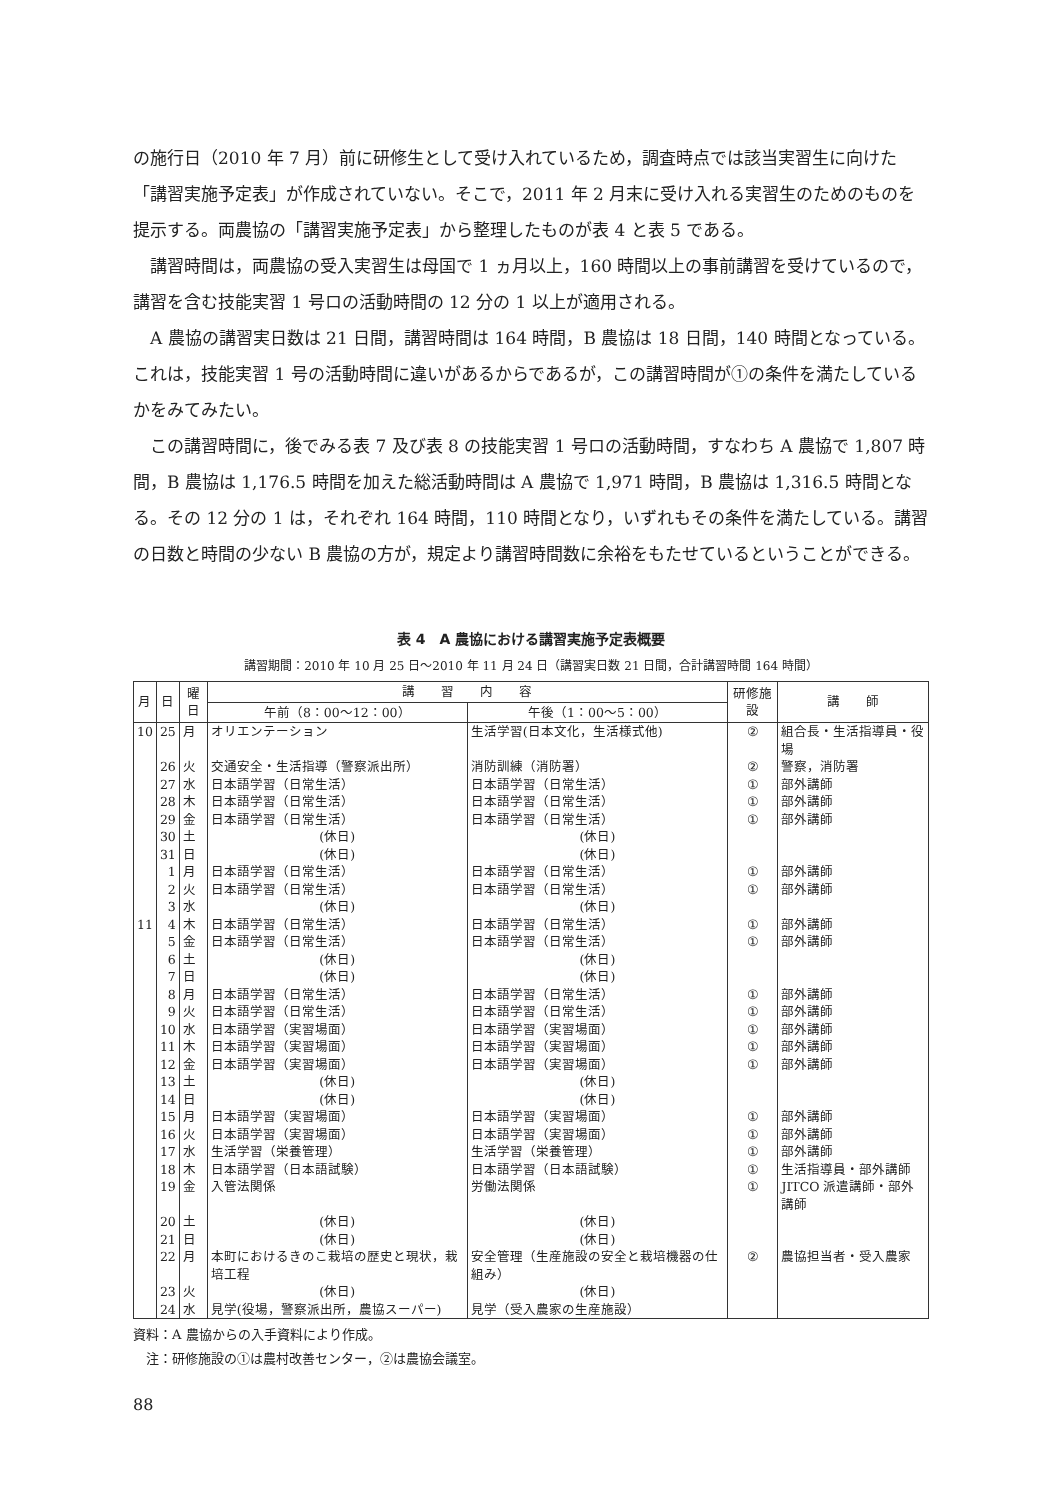の施行日（2010 年 7 月）前に研修生として受け入れているため，調査時点では該当実習生に向けた「講習実施予定表」が作成されていない。そこで，2011 年 2 月末に受け入れる実習生のためのものを提示する。両農協の「講習実施予定表」から整理したものが表 4 と表 5 である。
講習時間は，両農協の受入実習生は母国で 1 ヵ月以上，160 時間以上の事前講習を受けているので，講習を含む技能実習 1 号ロの活動時間の 12 分の 1 以上が適用される。
A 農協の講習実日数は 21 日間，講習時間は 164 時間，B 農協は 18 日間，140 時間となっている。これは，技能実習 1 号の活動時間に違いがあるからであるが，この講習時間が①の条件を満たしているかをみてみたい。
この講習時間に，後でみる表 7 及び表 8 の技能実習 1 号ロの活動時間，すなわち A 農協で 1,807 時間，B 農協は 1,176.5 時間を加えた総活動時間は A 農協で 1,971 時間，B 農協は 1,316.5 時間となる。その 12 分の 1 は，それぞれ 164 時間，110 時間となり，いずれもその条件を満たしている。講習の日数と時間の少ない B 農協の方が，規定より講習時間数に余裕をもたせているということができる。
表 4　A 農協における講習実施予定表概要
講習期間：2010 年 10 月 25 日〜2010 年 11 月 24 日（講習実日数 21 日間，合計講習時間 164 時間）
| 月 | 日 | 曜日 | 講 習 内 容 | | 研修施設 | 講 師 |
| --- | --- | --- | --- | --- | --- | --- |
| | | | 午前（8：00〜12：00） | 午後（1：00〜5：00） | | |
| 10 | 25 | 月 | オリエンテーション | 生活学習(日本文化，生活様式他) | ② | 組合長・生活指導員・役場 |
| | 26 | 火 | 交通安全・生活指導（警察派出所） | 消防訓練（消防署） | ② | 警察，消防署 |
| | 27 | 水 | 日本語学習（日常生活） | 日本語学習（日常生活） | ① | 部外講師 |
| | 28 | 木 | 日本語学習（日常生活） | 日本語学習（日常生活） | ① | 部外講師 |
| | 29 | 金 | 日本語学習（日常生活） | 日本語学習（日常生活） | ① | 部外講師 |
| | 30 | 土 | (休日) | (休日) | | |
| | 31 | 日 | (休日) | (休日) | | |
| | 1 | 月 | 日本語学習（日常生活） | 日本語学習（日常生活） | ① | 部外講師 |
| | 2 | 火 | 日本語学習（日常生活） | 日本語学習（日常生活） | ① | 部外講師 |
| | 3 | 水 | (休日) | (休日) | | |
| 11 | 4 | 木 | 日本語学習（日常生活） | 日本語学習（日常生活） | ① | 部外講師 |
| | 5 | 金 | 日本語学習（日常生活） | 日本語学習（日常生活） | ① | 部外講師 |
| | 6 | 土 | (休日) | (休日) | | |
| | 7 | 日 | (休日) | (休日) | | |
| | 8 | 月 | 日本語学習（日常生活） | 日本語学習（日常生活） | ① | 部外講師 |
| | 9 | 火 | 日本語学習（日常生活） | 日本語学習（日常生活） | ① | 部外講師 |
| | 10 | 水 | 日本語学習（実習場面） | 日本語学習（実習場面） | ① | 部外講師 |
| | 11 | 木 | 日本語学習（実習場面） | 日本語学習（実習場面） | ① | 部外講師 |
| | 12 | 金 | 日本語学習（実習場面） | 日本語学習（実習場面） | ① | 部外講師 |
| | 13 | 土 | (休日) | (休日) | | |
| | 14 | 日 | (休日) | (休日) | | |
| | 15 | 月 | 日本語学習（実習場面） | 日本語学習（実習場面） | ① | 部外講師 |
| | 16 | 火 | 日本語学習（実習場面） | 日本語学習（実習場面） | ① | 部外講師 |
| | 17 | 水 | 生活学習（栄養管理） | 生活学習（栄養管理） | ① | 部外講師 |
| | 18 | 木 | 日本語学習（日本語試験） | 日本語学習（日本語試験） | ① | 生活指導員・部外講師 |
| | 19 | 金 | 入管法関係 | 労働法関係 | ① | JITCO 派遣講師・部外講師 |
| | 20 | 土 | (休日) | (休日) | | |
| | 21 | 日 | (休日) | (休日) | | |
| | 22 | 月 | 本町におけるきのこ栽培の歴史と現状，栽培工程 | 安全管理（生産施設の安全と栽培機器の仕組み） | ② | 農協担当者・受入農家 |
| | 23 | 火 | (休日) | (休日) | | |
| | 24 | 水 | 見学(役場，警察派出所，農協スーパー) | 見学（受入農家の生産施設） | | |
資料：A 農協からの入手資料により作成。
　注：研修施設の①は農村改善センター，②は農協会議室。
88